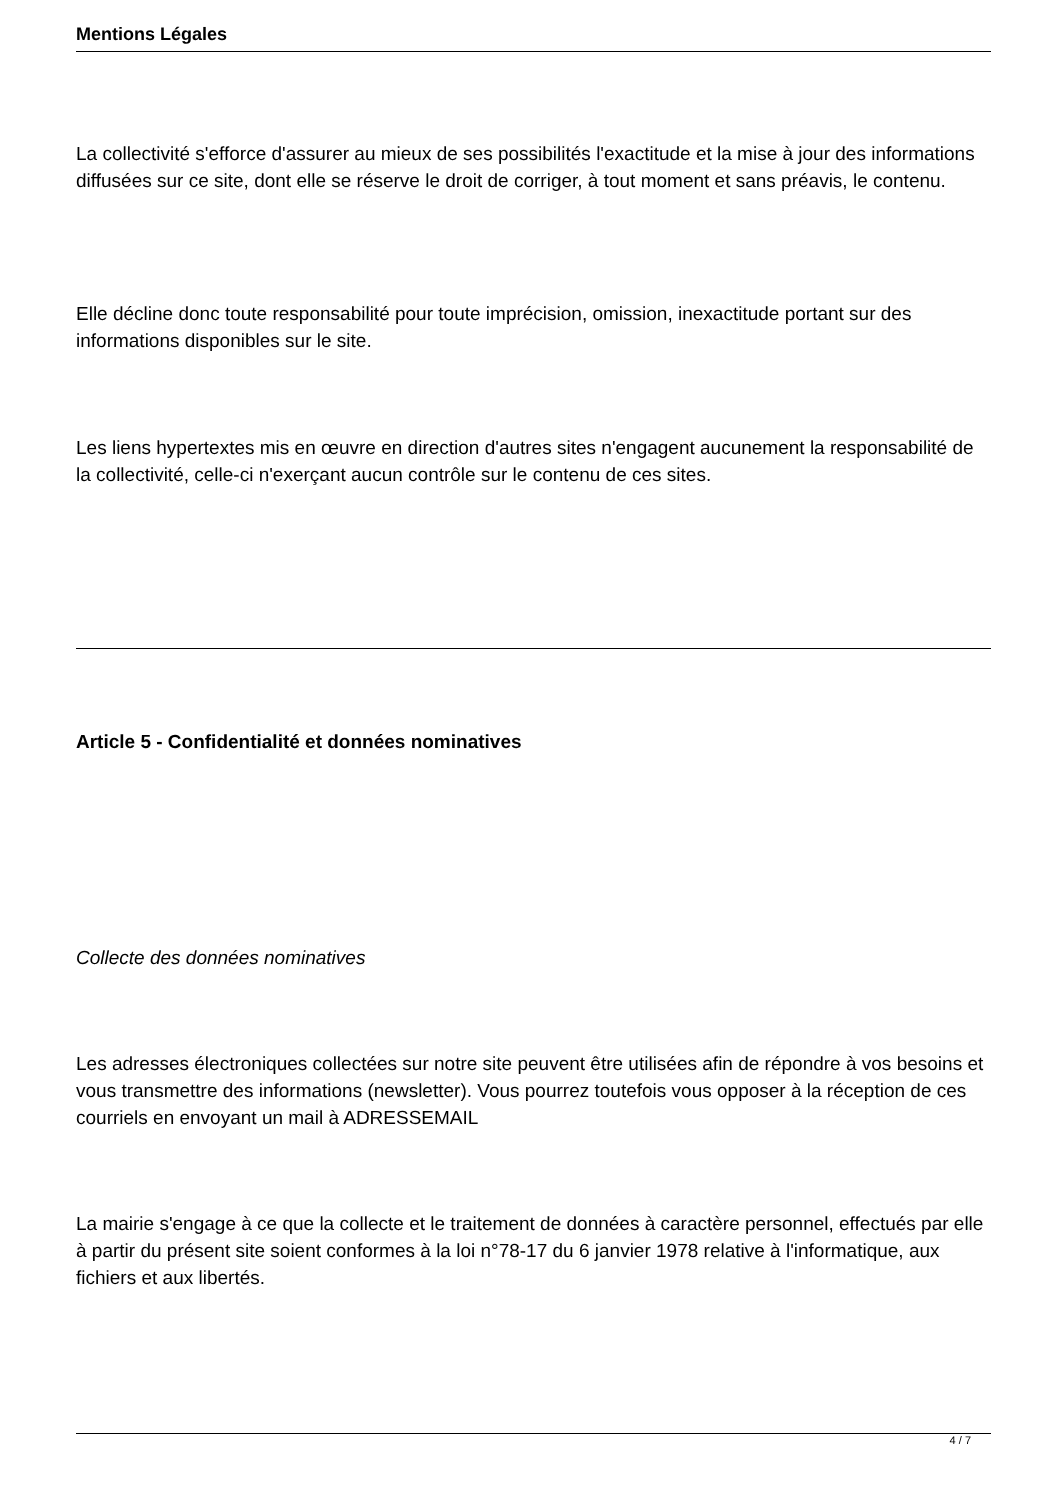Mentions Légales
La collectivité s'efforce d'assurer au mieux de ses possibilités l'exactitude et la mise à jour des informations diffusées sur ce site, dont elle se réserve le droit de corriger, à tout moment et sans préavis, le contenu.
Elle décline donc toute responsabilité pour toute imprécision, omission, inexactitude portant sur des informations disponibles sur le site.
Les liens hypertextes mis en œuvre en direction d'autres sites n'engagent aucunement la responsabilité de la collectivité, celle-ci n'exerçant aucun contrôle sur le contenu de ces sites.
Article 5 - Confidentialité et données nominatives
Collecte des données nominatives
Les adresses électroniques collectées sur notre site peuvent être utilisées afin de répondre à vos besoins et vous transmettre des informations (newsletter). Vous pourrez toutefois vous opposer à la réception de ces courriels en envoyant un mail à ADRESSEMAIL
La mairie s'engage à ce que la collecte et le traitement de données à caractère personnel, effectués par elle à partir du présent site soient conformes à la loi n°78-17 du 6 janvier 1978 relative à l'informatique, aux fichiers et aux libertés.
4 / 7